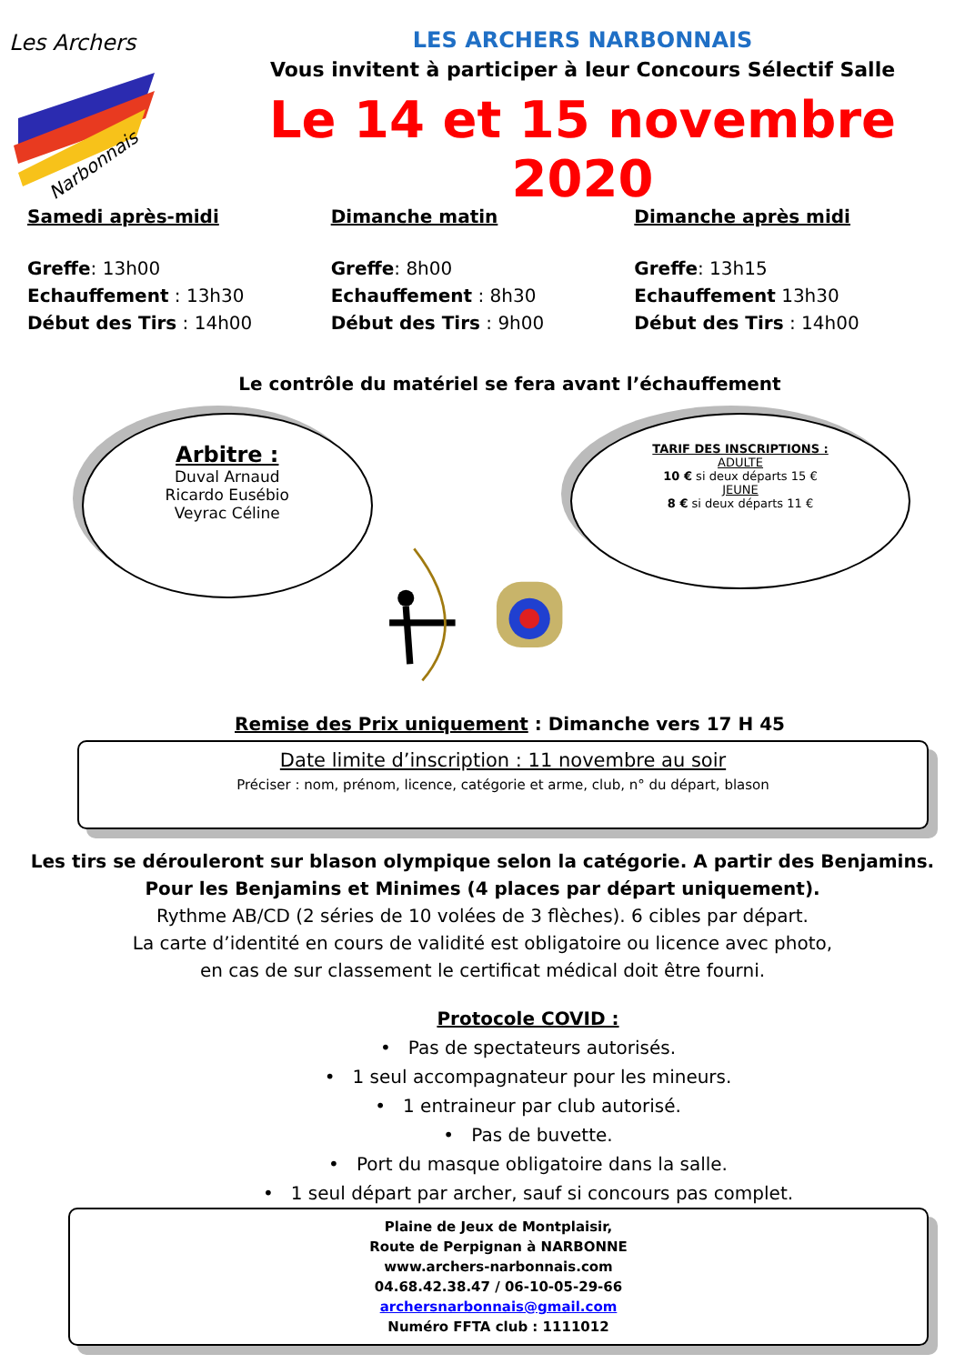Les Archers
Narbonnais
LES ARCHERS NARBONNAIS
Vous invitent à participer à leur Concours Sélectif Salle
Le 14 et 15 novembre 2020
Samedi après-midi
Greffe: 13h00
Echauffement : 13h30
Début des Tirs : 14h00
Dimanche matin
Greffe: 8h00
Echauffement : 8h30
Début des Tirs : 9h00
Dimanche après midi
Greffe: 13h15
Echauffement 13h30
Début des Tirs : 14h00
Le contrôle du matériel se fera avant l’échauffement
Arbitre :
Duval Arnaud
Ricardo Eusébio
Veyrac Céline
TARIF DES INSCRIPTIONS :
ADULTE
10 € si deux départs 15 €
JEUNE
8 € si deux départs 11 €
Remise des Prix uniquement : Dimanche vers 17 H 45
Date limite d’inscription : 11 novembre au soir
Préciser : nom, prénom, licence, catégorie et arme, club, n° du départ, blason
Les tirs se dérouleront sur blason olympique selon la catégorie. A partir des Benjamins.
Pour les Benjamins et Minimes (4 places par départ uniquement).
Rythme AB/CD (2 séries de 10 volées de 3 flèches). 6 cibles par départ.
La carte d’identité en cours de validité est obligatoire ou licence avec photo,
en cas de sur classement le certificat médical doit être fourni.
Protocole COVID :
• Pas de spectateurs autorisés.
• 1 seul accompagnateur pour les mineurs.
• 1 entraineur par club autorisé.
• Pas de buvette.
• Port du masque obligatoire dans la salle.
• 1 seul départ par archer, sauf si concours pas complet.
Plaine de Jeux de Montplaisir,
Route de Perpignan à NARBONNE
www.archers-narbonnais.com
04.68.42.38.47 / 06-10-05-29-66
archersnarbonnais@gmail.com
Numéro FFTA club : 1111012